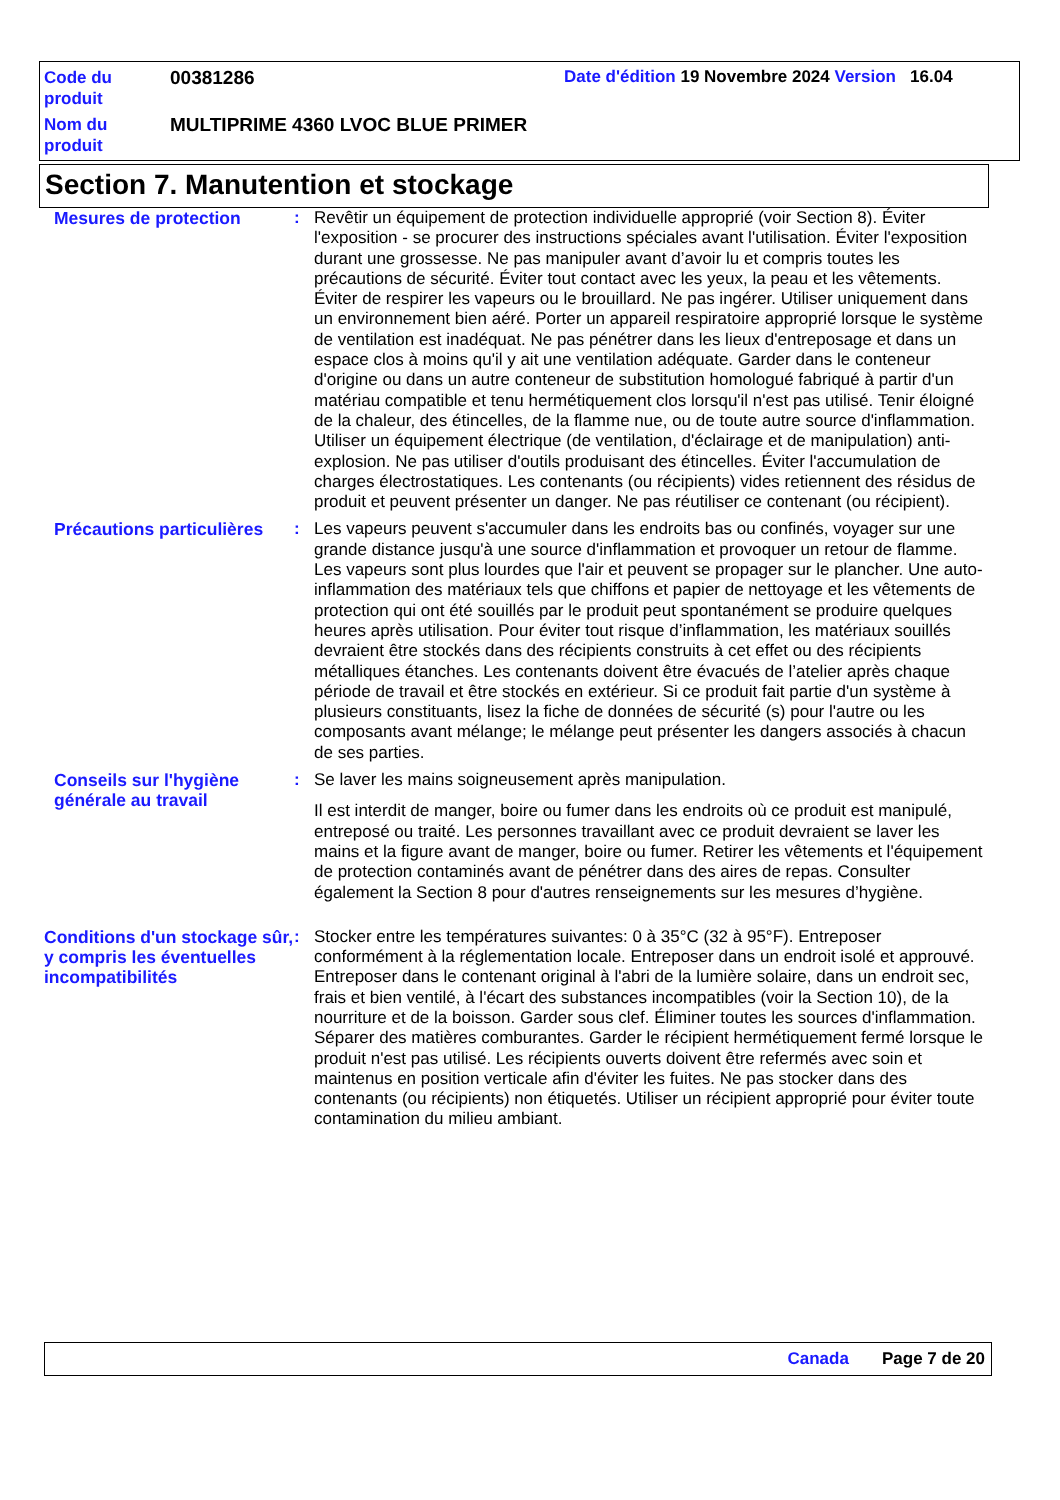Code du produit
00381286 Date d'édition 19 Novembre 2024 Version 16.04
Nom du produit
MULTIPRIME 4360 LVOC BLUE PRIMER
Section 7. Manutention et stockage
Mesures de protection : Revêtir un équipement de protection individuelle approprié (voir Section 8). Éviter l'exposition - se procurer des instructions spéciales avant l'utilisation. Éviter l'exposition durant une grossesse. Ne pas manipuler avant d’avoir lu et compris toutes les précautions de sécurité. Éviter tout contact avec les yeux, la peau et les vêtements. Éviter de respirer les vapeurs ou le brouillard. Ne pas ingérer. Utiliser uniquement dans un environnement bien aéré. Porter un appareil respiratoire approprié lorsque le système de ventilation est inadéquat. Ne pas pénétrer dans les lieux d'entreposage et dans un espace clos à moins qu'il y ait une ventilation adéquate. Garder dans le conteneur d'origine ou dans un autre conteneur de substitution homologué fabriqué à partir d'un matériau compatible et tenu hermétiquement clos lorsqu'il n'est pas utilisé. Tenir éloigné de la chaleur, des étincelles, de la flamme nue, ou de toute autre source d'inflammation. Utiliser un équipement électrique (de ventilation, d'éclairage et de manipulation) anti-explosion. Ne pas utiliser d'outils produisant des étincelles. Éviter l'accumulation de charges électrostatiques. Les contenants (ou récipients) vides retiennent des résidus de produit et peuvent présenter un danger. Ne pas réutiliser ce contenant (ou récipient).
Précautions particulières
: Les vapeurs peuvent s'accumuler dans les endroits bas ou confinés, voyager sur une grande distance jusqu'à une source d'inflammation et provoquer un retour de flamme. Les vapeurs sont plus lourdes que l'air et peuvent se propager sur le plancher. Une auto-inflammation des matériaux tels que chiffons et papier de nettoyage et les vêtements de protection qui ont été souillés par le produit peut spontanément se produire quelques heures après utilisation. Pour éviter tout risque d’inflammation, les matériaux souillés devraient être stockés dans des récipients construits à cet effet ou des récipients métalliques étanches. Les contenants doivent être évacués de l’atelier après chaque période de travail et être stockés en extérieur. Si ce produit fait partie d'un système à plusieurs constituants, lisez la fiche de données de sécurité (s) pour l'autre ou les composants avant mélange; le mélange peut présenter les dangers associés à chacun de ses parties.
Conseils sur l'hygiène générale au travail
: Se laver les mains soigneusement après manipulation.
Il est interdit de manger, boire ou fumer dans les endroits où ce produit est manipulé, entreposé ou traité. Les personnes travaillant avec ce produit devraient se laver les mains et la figure avant de manger, boire ou fumer. Retirer les vêtements et l'équipement de protection contaminés avant de pénétrer dans des aires de repas. Consulter également la Section 8 pour d'autres renseignements sur les mesures d’hygiène.
Conditions d'un stockage sûr, y compris les éventuelles incompatibilités
: Stocker entre les températures suivantes: 0 à 35°C (32 à 95°F). Entreposer conformément à la réglementation locale. Entreposer dans un endroit isolé et approuvé. Entreposer dans le contenant original à l'abri de la lumière solaire, dans un endroit sec, frais et bien ventilé, à l'écart des substances incompatibles (voir la Section 10), de la nourriture et de la boisson. Garder sous clef. Éliminer toutes les sources d'inflammation. Séparer des matières comburantes. Garder le récipient hermétiquement fermé lorsque le produit n'est pas utilisé. Les récipients ouverts doivent être refermés avec soin et maintenus en position verticale afin d'éviter les fuites. Ne pas stocker dans des contenants (ou récipients) non étiquetés. Utiliser un récipient approprié pour éviter toute contamination du milieu ambiant.
Canada Page 7 de 20